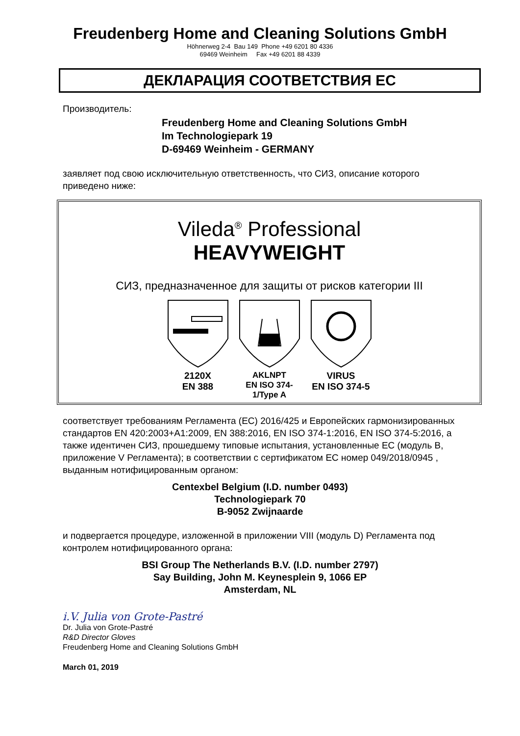Freudenberg Home and Cleaning Solutions GmbH
Höhnerweg 2-4 Bau 149 Phone +49 6201 80 4336
69469 Weinheim Fax +49 6201 88 4339
ДЕКЛАРАЦИЯ СООТВЕТСТВИЯ ЕС
Производитель:
Freudenberg Home and Cleaning Solutions GmbH
Im Technologiepark 19
D-69469 Weinheim - GERMANY
заявляет под свою исключительную ответственность, что СИЗ, описание которого приведено ниже:
Vileda<sup>®</sup> Professional
HEAVYWEIGHT
СИЗ, предназначенное для защиты от рисков категории III
2120X
EN 388
AKLNPT
EN ISO 374-1/Type A
VIRUS
EN ISO 374-5
соответствует требованиям Регламента (ЕС) 2016/425 и Европейских гармонизированных стандартов EN 420:2003+A1:2009, EN 388:2016, EN ISO 374-1:2016, EN ISO 374-5:2016, а также идентичен СИЗ, прошедшему типовые испытания, установленные ЕС (модуль B, приложение V Регламента); в соответствии с сертификатом ЕС номер 049/2018/0945 , выданным нотифицированным органом:
Centexbel Belgium (I.D. number 0493)
Technologiepark 70
B-9052 Zwijnaarde
и подвергается процедуре, изложенной в приложении VIII (модуль D) Регламента под контролем нотифицированного органа:
BSI Group The Netherlands B.V. (I.D. number 2797)
Say Building, John M. Keynesplein 9, 1066 EP
Amsterdam, NL
i.V. Julia von Grote-Pastré
Dr. Julia von Grote-Pastré
R&D Director Gloves
Freudenberg Home and Cleaning Solutions GmbH
March 01, 2019